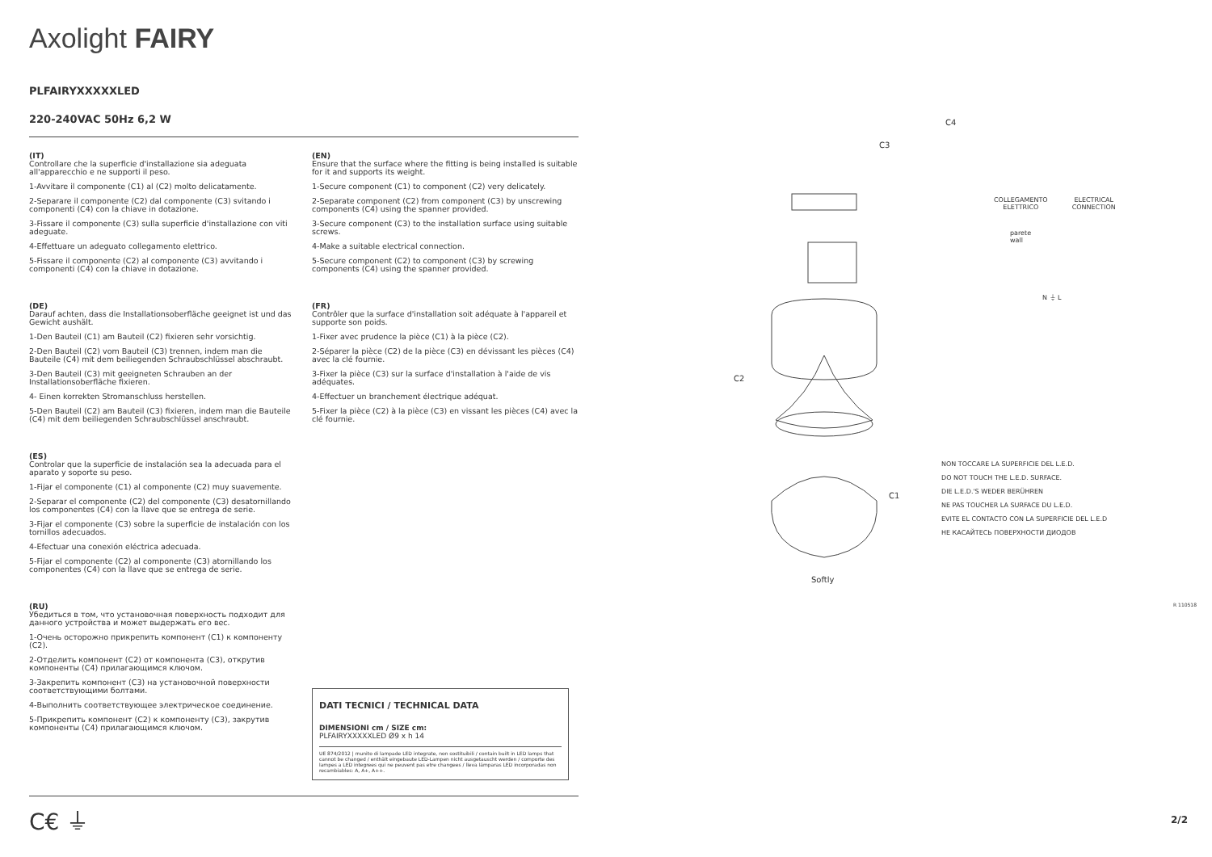Axolight FAIRY
PLFAIRYXXXXXLED
220-240VAC 50Hz 6,2 W
(IT)
Controllare che la superficie d'installazione sia adeguata all'apparecchio e ne supporti il peso.
1-Avvitare il componente (C1) al (C2) molto delicatamente.
2-Separare il componente (C2) dal componente (C3) svitando i componenti (C4) con la chiave in dotazione.
3-Fissare il componente (C3) sulla superficie d'installazione con viti adeguate.
4-Effettuare un adeguato collegamento elettrico.
5-Fissare il componente (C2) al componente (C3) avvitando i componenti (C4) con la chiave in dotazione.
(DE)
Darauf achten, dass die Installationsoberfläche geeignet ist und das Gewicht aushält.
1-Den Bauteil (C1) am Bauteil (C2) fixieren sehr vorsichtig.
2-Den Bauteil (C2) vom Bauteil (C3) trennen, indem man die Bauteile (C4) mit dem beiliegenden Schraubschlüssel abschraubt.
3-Den Bauteil (C3) mit geeigneten Schrauben an der Installationsoberfläche fixieren.
4- Einen korrekten Stromanschluss herstellen.
5-Den Bauteil (C2) am Bauteil (C3) fixieren, indem man die Bauteile (C4) mit dem beiliegenden Schraubschlüssel anschraubt.
(ES)
Controlar que la superficie de instalación sea la adecuada para el aparato y soporte su peso.
1-Fijar el componente (C1) al componente (C2) muy suavemente.
2-Separar el componente (C2) del componente (C3) desatornillando los componentes (C4) con la llave que se entrega de serie.
3-Fijar el componente (C3) sobre la superficie de instalación con los tornillos adecuados.
4-Efectuar una conexión eléctrica adecuada.
5-Fijar el componente (C2) al componente (C3) atornillando los componentes (C4) con la llave que se entrega de serie.
(RU)
Убедиться в том, что установочная поверхность подходит для данного устройства и может выдержать его вес.
1-Очень осторожно прикрепить компонент (C1) к компоненту (C2).
2-Отделить компонент (C2) от компонента (C3), открутив компоненты (C4) прилагающимся ключом.
3-Закрепить компонент (C3) на установочной поверхности соответствующими болтами.
4-Выполнить соответствующее электрическое соединение.
5-Прикрепить компонент (C2) к компоненту (C3), закрутив компоненты (C4) прилагающимся ключом.
(EN)
Ensure that the surface where the fitting is being installed is suitable for it and supports its weight.
1-Secure component (C1) to component (C2) very delicately.
2-Separate component (C2) from component (C3) by unscrewing components (C4) using the spanner provided.
3-Secure component (C3) to the installation surface using suitable screws.
4-Make a suitable electrical connection.
5-Secure component (C2) to component (C3) by screwing components (C4) using the spanner provided.
(FR)
Contrôler que la surface d'installation soit adéquate à l'appareil et supporte son poids.
1-Fixer avec prudence la pièce (C1) à la pièce (C2).
2-Séparer la pièce (C2) de la pièce (C3) en dévissant les pièces (C4) avec la clé fournie.
3-Fixer la pièce (C3) sur la surface d'installation à l'aide de vis adéquates.
4-Effectuer un branchement électrique adéquat.
5-Fixer la pièce (C2) à la pièce (C3) en vissant les pièces (C4) avec la clé fournie.
DATI TECNICI / TECHNICAL DATA
DIMENSIONI cm / SIZE cm:
PLFAIRYXXXXXLED Ø9 x h 14
UE 874/2012 | munito di lampade LED integrate, non sostituibili / contain built in LED lamps that cannot be changed / enthält eingebaute LED-Lampen nicht ausgetauscht werden / comporte des lampes a LED integrees qui ne peuvent pas etre changees / lleva lámparas LED incorporadas non recambiables: A, A+, A++.
C€ ⏚
C4
C3
C2
C1
Softly
COLLEGAMENTO
ELETTRICO
ELECTRICAL
CONNECTION
parete
wall
N ⏚ L
NON TOCCARE LA SUPERFICIE DEL L.E.D.
DO NOT TOUCH THE L.E.D. SURFACE.
DIE L.E.D.'S WEDER BERÜHREN
NE PAS TOUCHER LA SURFACE DU L.E.D.
EVITE EL CONTACTO CON LA SUPERFICIE DEL L.E.D
НЕ КАСАЙТЕСЬ ПОВЕРХНОСТИ ДИОДОВ
R 110518
2/2